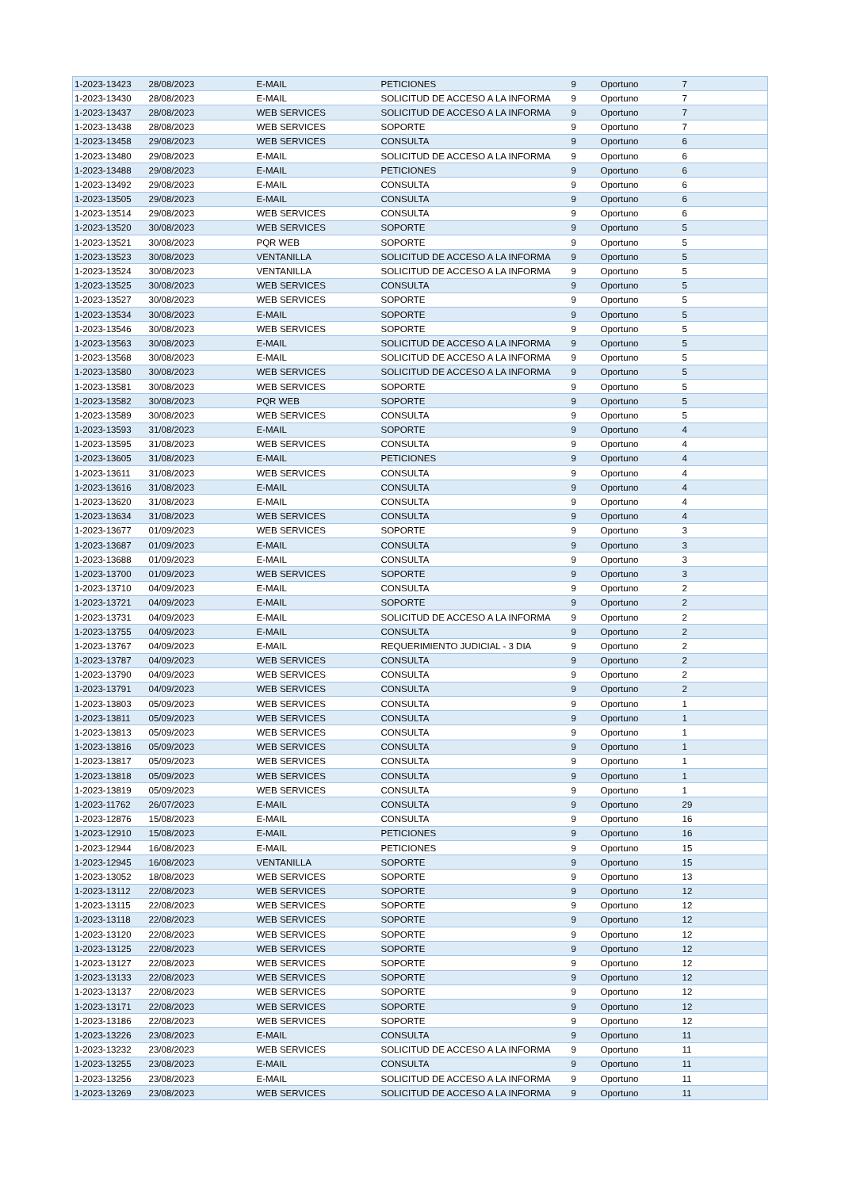| 1-2023-13423 | 28/08/2023 | E-MAIL | PETICIONES | 9 | Oportuno | 7 |
| 1-2023-13430 | 28/08/2023 | E-MAIL | SOLICITUD DE ACCESO A LA INFORMA | 9 | Oportuno | 7 |
| 1-2023-13437 | 28/08/2023 | WEB SERVICES | SOLICITUD DE ACCESO A LA INFORMA | 9 | Oportuno | 7 |
| 1-2023-13438 | 28/08/2023 | WEB SERVICES | SOPORTE | 9 | Oportuno | 7 |
| 1-2023-13458 | 29/08/2023 | WEB SERVICES | CONSULTA | 9 | Oportuno | 6 |
| 1-2023-13480 | 29/08/2023 | E-MAIL | SOLICITUD DE ACCESO A LA INFORMA | 9 | Oportuno | 6 |
| 1-2023-13488 | 29/08/2023 | E-MAIL | PETICIONES | 9 | Oportuno | 6 |
| 1-2023-13492 | 29/08/2023 | E-MAIL | CONSULTA | 9 | Oportuno | 6 |
| 1-2023-13505 | 29/08/2023 | E-MAIL | CONSULTA | 9 | Oportuno | 6 |
| 1-2023-13514 | 29/08/2023 | WEB SERVICES | CONSULTA | 9 | Oportuno | 6 |
| 1-2023-13520 | 30/08/2023 | WEB SERVICES | SOPORTE | 9 | Oportuno | 5 |
| 1-2023-13521 | 30/08/2023 | PQR WEB | SOPORTE | 9 | Oportuno | 5 |
| 1-2023-13523 | 30/08/2023 | VENTANILLA | SOLICITUD DE ACCESO A LA INFORMA | 9 | Oportuno | 5 |
| 1-2023-13524 | 30/08/2023 | VENTANILLA | SOLICITUD DE ACCESO A LA INFORMA | 9 | Oportuno | 5 |
| 1-2023-13525 | 30/08/2023 | WEB SERVICES | CONSULTA | 9 | Oportuno | 5 |
| 1-2023-13527 | 30/08/2023 | WEB SERVICES | SOPORTE | 9 | Oportuno | 5 |
| 1-2023-13534 | 30/08/2023 | E-MAIL | SOPORTE | 9 | Oportuno | 5 |
| 1-2023-13546 | 30/08/2023 | WEB SERVICES | SOPORTE | 9 | Oportuno | 5 |
| 1-2023-13563 | 30/08/2023 | E-MAIL | SOLICITUD DE ACCESO A LA INFORMA | 9 | Oportuno | 5 |
| 1-2023-13568 | 30/08/2023 | E-MAIL | SOLICITUD DE ACCESO A LA INFORMA | 9 | Oportuno | 5 |
| 1-2023-13580 | 30/08/2023 | WEB SERVICES | SOLICITUD DE ACCESO A LA INFORMA | 9 | Oportuno | 5 |
| 1-2023-13581 | 30/08/2023 | WEB SERVICES | SOPORTE | 9 | Oportuno | 5 |
| 1-2023-13582 | 30/08/2023 | PQR WEB | SOPORTE | 9 | Oportuno | 5 |
| 1-2023-13589 | 30/08/2023 | WEB SERVICES | CONSULTA | 9 | Oportuno | 5 |
| 1-2023-13593 | 31/08/2023 | E-MAIL | SOPORTE | 9 | Oportuno | 4 |
| 1-2023-13595 | 31/08/2023 | WEB SERVICES | CONSULTA | 9 | Oportuno | 4 |
| 1-2023-13605 | 31/08/2023 | E-MAIL | PETICIONES | 9 | Oportuno | 4 |
| 1-2023-13611 | 31/08/2023 | WEB SERVICES | CONSULTA | 9 | Oportuno | 4 |
| 1-2023-13616 | 31/08/2023 | E-MAIL | CONSULTA | 9 | Oportuno | 4 |
| 1-2023-13620 | 31/08/2023 | E-MAIL | CONSULTA | 9 | Oportuno | 4 |
| 1-2023-13634 | 31/08/2023 | WEB SERVICES | CONSULTA | 9 | Oportuno | 4 |
| 1-2023-13677 | 01/09/2023 | WEB SERVICES | SOPORTE | 9 | Oportuno | 3 |
| 1-2023-13687 | 01/09/2023 | E-MAIL | CONSULTA | 9 | Oportuno | 3 |
| 1-2023-13688 | 01/09/2023 | E-MAIL | CONSULTA | 9 | Oportuno | 3 |
| 1-2023-13700 | 01/09/2023 | WEB SERVICES | SOPORTE | 9 | Oportuno | 3 |
| 1-2023-13710 | 04/09/2023 | E-MAIL | CONSULTA | 9 | Oportuno | 2 |
| 1-2023-13721 | 04/09/2023 | E-MAIL | SOPORTE | 9 | Oportuno | 2 |
| 1-2023-13731 | 04/09/2023 | E-MAIL | SOLICITUD DE ACCESO A LA INFORMA | 9 | Oportuno | 2 |
| 1-2023-13755 | 04/09/2023 | E-MAIL | CONSULTA | 9 | Oportuno | 2 |
| 1-2023-13767 | 04/09/2023 | E-MAIL | REQUERIMIENTO JUDICIAL - 3 DIA | 9 | Oportuno | 2 |
| 1-2023-13787 | 04/09/2023 | WEB SERVICES | CONSULTA | 9 | Oportuno | 2 |
| 1-2023-13790 | 04/09/2023 | WEB SERVICES | CONSULTA | 9 | Oportuno | 2 |
| 1-2023-13791 | 04/09/2023 | WEB SERVICES | CONSULTA | 9 | Oportuno | 2 |
| 1-2023-13803 | 05/09/2023 | WEB SERVICES | CONSULTA | 9 | Oportuno | 1 |
| 1-2023-13811 | 05/09/2023 | WEB SERVICES | CONSULTA | 9 | Oportuno | 1 |
| 1-2023-13813 | 05/09/2023 | WEB SERVICES | CONSULTA | 9 | Oportuno | 1 |
| 1-2023-13816 | 05/09/2023 | WEB SERVICES | CONSULTA | 9 | Oportuno | 1 |
| 1-2023-13817 | 05/09/2023 | WEB SERVICES | CONSULTA | 9 | Oportuno | 1 |
| 1-2023-13818 | 05/09/2023 | WEB SERVICES | CONSULTA | 9 | Oportuno | 1 |
| 1-2023-13819 | 05/09/2023 | WEB SERVICES | CONSULTA | 9 | Oportuno | 1 |
| 1-2023-11762 | 26/07/2023 | E-MAIL | CONSULTA | 9 | Oportuno | 29 |
| 1-2023-12876 | 15/08/2023 | E-MAIL | CONSULTA | 9 | Oportuno | 16 |
| 1-2023-12910 | 15/08/2023 | E-MAIL | PETICIONES | 9 | Oportuno | 16 |
| 1-2023-12944 | 16/08/2023 | E-MAIL | PETICIONES | 9 | Oportuno | 15 |
| 1-2023-12945 | 16/08/2023 | VENTANILLA | SOPORTE | 9 | Oportuno | 15 |
| 1-2023-13052 | 18/08/2023 | WEB SERVICES | SOPORTE | 9 | Oportuno | 13 |
| 1-2023-13112 | 22/08/2023 | WEB SERVICES | SOPORTE | 9 | Oportuno | 12 |
| 1-2023-13115 | 22/08/2023 | WEB SERVICES | SOPORTE | 9 | Oportuno | 12 |
| 1-2023-13118 | 22/08/2023 | WEB SERVICES | SOPORTE | 9 | Oportuno | 12 |
| 1-2023-13120 | 22/08/2023 | WEB SERVICES | SOPORTE | 9 | Oportuno | 12 |
| 1-2023-13125 | 22/08/2023 | WEB SERVICES | SOPORTE | 9 | Oportuno | 12 |
| 1-2023-13127 | 22/08/2023 | WEB SERVICES | SOPORTE | 9 | Oportuno | 12 |
| 1-2023-13133 | 22/08/2023 | WEB SERVICES | SOPORTE | 9 | Oportuno | 12 |
| 1-2023-13137 | 22/08/2023 | WEB SERVICES | SOPORTE | 9 | Oportuno | 12 |
| 1-2023-13171 | 22/08/2023 | WEB SERVICES | SOPORTE | 9 | Oportuno | 12 |
| 1-2023-13186 | 22/08/2023 | WEB SERVICES | SOPORTE | 9 | Oportuno | 12 |
| 1-2023-13226 | 23/08/2023 | E-MAIL | CONSULTA | 9 | Oportuno | 11 |
| 1-2023-13232 | 23/08/2023 | WEB SERVICES | SOLICITUD DE ACCESO A LA INFORMA | 9 | Oportuno | 11 |
| 1-2023-13255 | 23/08/2023 | E-MAIL | CONSULTA | 9 | Oportuno | 11 |
| 1-2023-13256 | 23/08/2023 | E-MAIL | SOLICITUD DE ACCESO A LA INFORMA | 9 | Oportuno | 11 |
| 1-2023-13269 | 23/08/2023 | WEB SERVICES | SOLICITUD DE ACCESO A LA INFORMA | 9 | Oportuno | 11 |